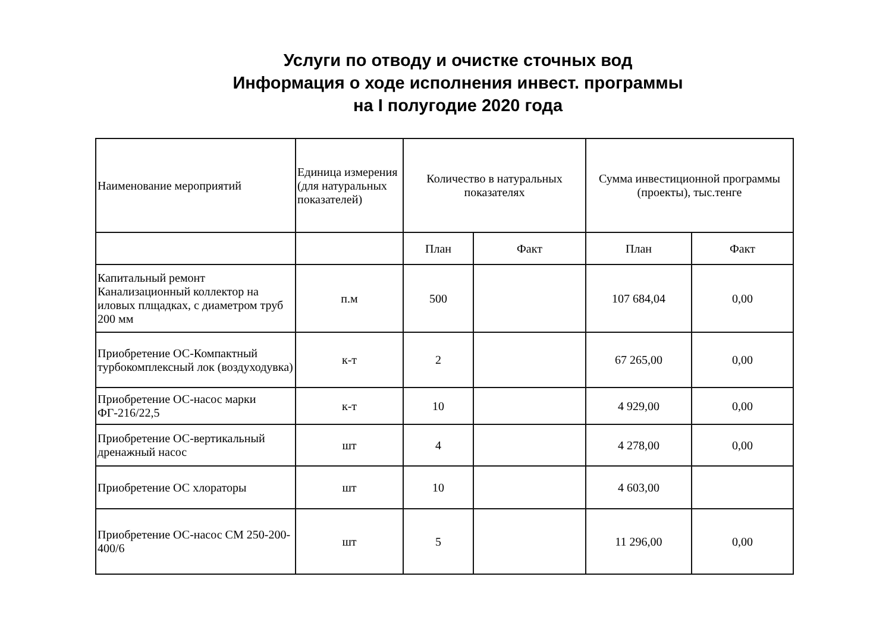Услуги по отводу и очистке сточных вод
Информация о ходе исполнения инвест. программы
на I полугодие 2020 года
| Наименование мероприятий | Единица измерения (для натуральных показателей) | Количество в натуральных показателях | | Сумма инвестиционной программы (проекты), тыс.тенге | |
| --- | --- | --- | --- | --- | --- |
| | | План | Факт | План | Факт |
| Капитальный ремонт Канализационный коллектор на иловых плщадках, с диаметром труб 200 мм | п.м | 500 | | 107 684,04 | 0,00 |
| Приобретение ОС-Компактный турбокомплексный лок (воздуходувка) | к-т | 2 | | 67 265,00 | 0,00 |
| Приобретение ОС-насос марки ФГ-216/22,5 | к-т | 10 | | 4 929,00 | 0,00 |
| Приобретение ОС-вертикальный дренажный насос | шт | 4 | | 4 278,00 | 0,00 |
| Приобретение ОС хлораторы | шт | 10 | | 4 603,00 | |
| Приобретение ОС-насос СМ 250-200-400/6 | шт | 5 | | 11 296,00 | 0,00 |